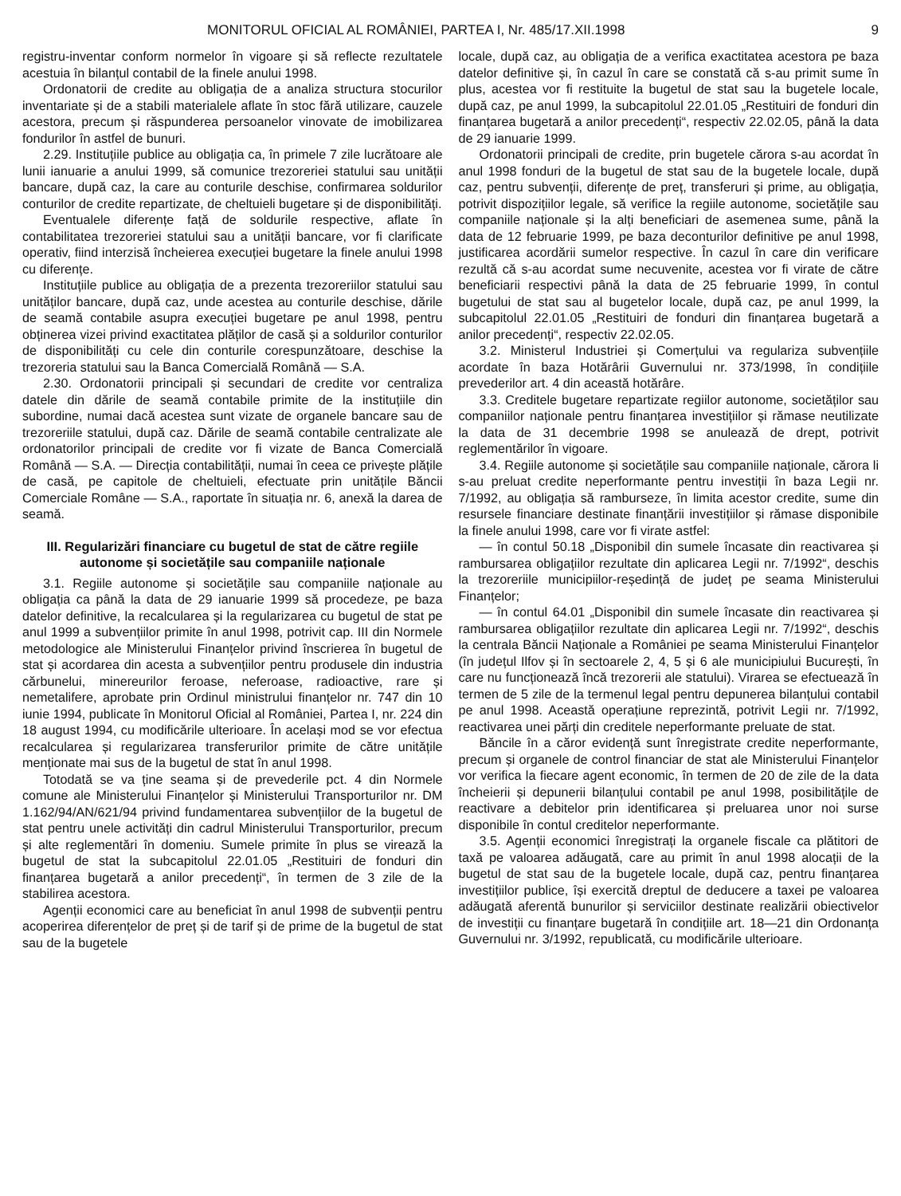MONITORUL OFICIAL AL ROMÂNIEI, PARTEA I, Nr. 485/17.XII.1998 9
registru-inventar conform normelor în vigoare și să reflecte rezultatele acestuia în bilanțul contabil de la finele anului 1998.
Ordonatorii de credite au obligația de a analiza structura stocurilor inventariate și de a stabili materialele aflate în stoc fără utilizare, cauzele acestora, precum și răspunderea persoanelor vinovate de imobilizarea fondurilor în astfel de bunuri.
2.29. Instituțiile publice au obligația ca, în primele 7 zile lucrătoare ale lunii ianuarie a anului 1999, să comunice trezoreriei statului sau unității bancare, după caz, la care au conturile deschise, confirmarea soldurilor conturilor de credite repartizate, de cheltuieli bugetare și de disponibilități.
Eventualele diferențe față de soldurile respective, aflate în contabilitatea trezoreriei statului sau a unității bancare, vor fi clarificate operativ, fiind interzisă încheierea execuției bugetare la finele anului 1998 cu diferențe.
Instituțiile publice au obligația de a prezenta trezoreriilor statului sau unităților bancare, după caz, unde acestea au conturile deschise, dările de seamă contabile asupra execuției bugetare pe anul 1998, pentru obținerea vizei privind exactitatea plăților de casă și a soldurilor conturilor de disponibilități cu cele din conturile corespunzătoare, deschise la trezoreria statului sau la Banca Comercială Română — S.A.
2.30. Ordonatorii principali și secundari de credite vor centraliza datele din dările de seamă contabile primite de la instituțiile din subordine, numai dacă acestea sunt vizate de organele bancare sau de trezoreriile statului, după caz. Dările de seamă contabile centralizate ale ordonatorilor principali de credite vor fi vizate de Banca Comercială Română — S.A. — Direcția contabilității, numai în ceea ce privește plățile de casă, pe capitole de cheltuieli, efectuate prin unitățile Băncii Comerciale Române — S.A., raportate în situația nr. 6, anexă la darea de seamă.
III. Regularizări financiare cu bugetul de stat de către regiile autonome și societățile sau companiile naționale
3.1. Regiile autonome și societățile sau companiile naționale au obligația ca până la data de 29 ianuarie 1999 să procedeze, pe baza datelor definitive, la recalcularea și la regularizarea cu bugetul de stat pe anul 1999 a subvențiilor primite în anul 1998, potrivit cap. III din Normele metodologice ale Ministerului Finanțelor privind înscrierea în bugetul de stat și acordarea din acesta a subvențiilor pentru produsele din industria cărbunelui, minereurilor feroase, neferoase, radioactive, rare și nemetalifere, aprobate prin Ordinul ministrului finanțelor nr. 747 din 10 iunie 1994, publicate în Monitorul Oficial al României, Partea I, nr. 224 din 18 august 1994, cu modificările ulterioare. În același mod se vor efectua recalcularea și regularizarea transferurilor primite de către unitățile menționate mai sus de la bugetul de stat în anul 1998.
Totodată se va ține seama și de prevederile pct. 4 din Normele comune ale Ministerului Finanțelor și Ministerului Transporturilor nr. DM 1.162/94/AN/621/94 privind fundamentarea subvențiilor de la bugetul de stat pentru unele activități din cadrul Ministerului Transporturilor, precum și alte reglementări în domeniu. Sumele primite în plus se virează la bugetul de stat la subcapitolul 22.01.05 „Restituiri de fonduri din finanțarea bugetară a anilor precedenți“, în termen de 3 zile de la stabilirea acestora.
Agenții economici care au beneficiat în anul 1998 de subvenții pentru acoperirea diferențelor de preț și de tarif și de prime de la bugetul de stat sau de la bugetele
locale, după caz, au obligația de a verifica exactitatea acestora pe baza datelor definitive și, în cazul în care se constată că s-au primit sume în plus, acestea vor fi restituite la bugetul de stat sau la bugetele locale, după caz, pe anul 1999, la subcapitolul 22.01.05 „Restituiri de fonduri din finanțarea bugetară a anilor precedenți“, respectiv 22.02.05, până la data de 29 ianuarie 1999.
Ordonatorii principali de credite, prin bugetele cărora s-au acordat în anul 1998 fonduri de la bugetul de stat sau de la bugetele locale, după caz, pentru subvenții, diferențe de preț, transferuri și prime, au obligația, potrivit dispozițiilor legale, să verifice la regiile autonome, societățile sau companiile naționale și la alți beneficiari de asemenea sume, până la data de 12 februarie 1999, pe baza deconturilor definitive pe anul 1998, justificarea acordării sumelor respective. În cazul în care din verificare rezultă că s-au acordat sume necuvenite, acestea vor fi virate de către beneficiarii respectivi până la data de 25 februarie 1999, în contul bugetului de stat sau al bugetelor locale, după caz, pe anul 1999, la subcapitolul 22.01.05 „Restituiri de fonduri din finanțarea bugetară a anilor precedenți“, respectiv 22.02.05.
3.2. Ministerul Industriei și Comerțului va regulariza subvențiile acordate în baza Hotărârii Guvernului nr. 373/1998, în condițiile prevederilor art. 4 din această hotărâre.
3.3. Creditele bugetare repartizate regiilor autonome, societăților sau companiilor naționale pentru finanțarea investițiilor și rămase neutilizate la data de 31 decembrie 1998 se anulează de drept, potrivit reglementărilor în vigoare.
3.4. Regiile autonome și societățile sau companiile naționale, cărora li s-au preluat credite neperformante pentru investiții în baza Legii nr. 7/1992, au obligația să ramburseze, în limita acestor credite, sume din resursele financiare destinate finanțării investițiilor și rămase disponibile la finele anului 1998, care vor fi virate astfel:
— în contul 50.18 „Disponibil din sumele încasate din reactivarea și rambursarea obligațiilor rezultate din aplicarea Legii nr. 7/1992“, deschis la trezoreriile municipiilor-reședință de județ pe seama Ministerului Finanțelor;
— în contul 64.01 „Disponibil din sumele încasate din reactivarea și rambursarea obligațiilor rezultate din aplicarea Legii nr. 7/1992“, deschis la centrala Băncii Naționale a României pe seama Ministerului Finanțelor (în județul Ilfov și în sectoarele 2, 4, 5 și 6 ale municipiului București, în care nu funcționează încă trezorerii ale statului). Virarea se efectuează în termen de 5 zile de la termenul legal pentru depunerea bilanțului contabil pe anul 1998. Această operațiune reprezintă, potrivit Legii nr. 7/1992, reactivarea unei părți din creditele neperformante preluate de stat.
Băncile în a căror evidență sunt înregistrate credite neperformante, precum și organele de control financiar de stat ale Ministerului Finanțelor vor verifica la fiecare agent economic, în termen de 20 de zile de la data încheierii și depunerii bilanțului contabil pe anul 1998, posibilitățile de reactivare a debitelor prin identificarea și preluarea unor noi surse disponibile în contul creditelor neperformante.
3.5. Agenții economici înregistrați la organele fiscale ca plătitori de taxă pe valoarea adăugată, care au primit în anul 1998 alocații de la bugetul de stat sau de la bugetele locale, după caz, pentru finanțarea investițiilor publice, își exercită dreptul de deducere a taxei pe valoarea adăugată aferentă bunurilor și serviciilor destinate realizării obiectivelor de investiții cu finanțare bugetară în condițiile art. 18—21 din Ordonanța Guvernului nr. 3/1992, republicată, cu modificările ulterioare.